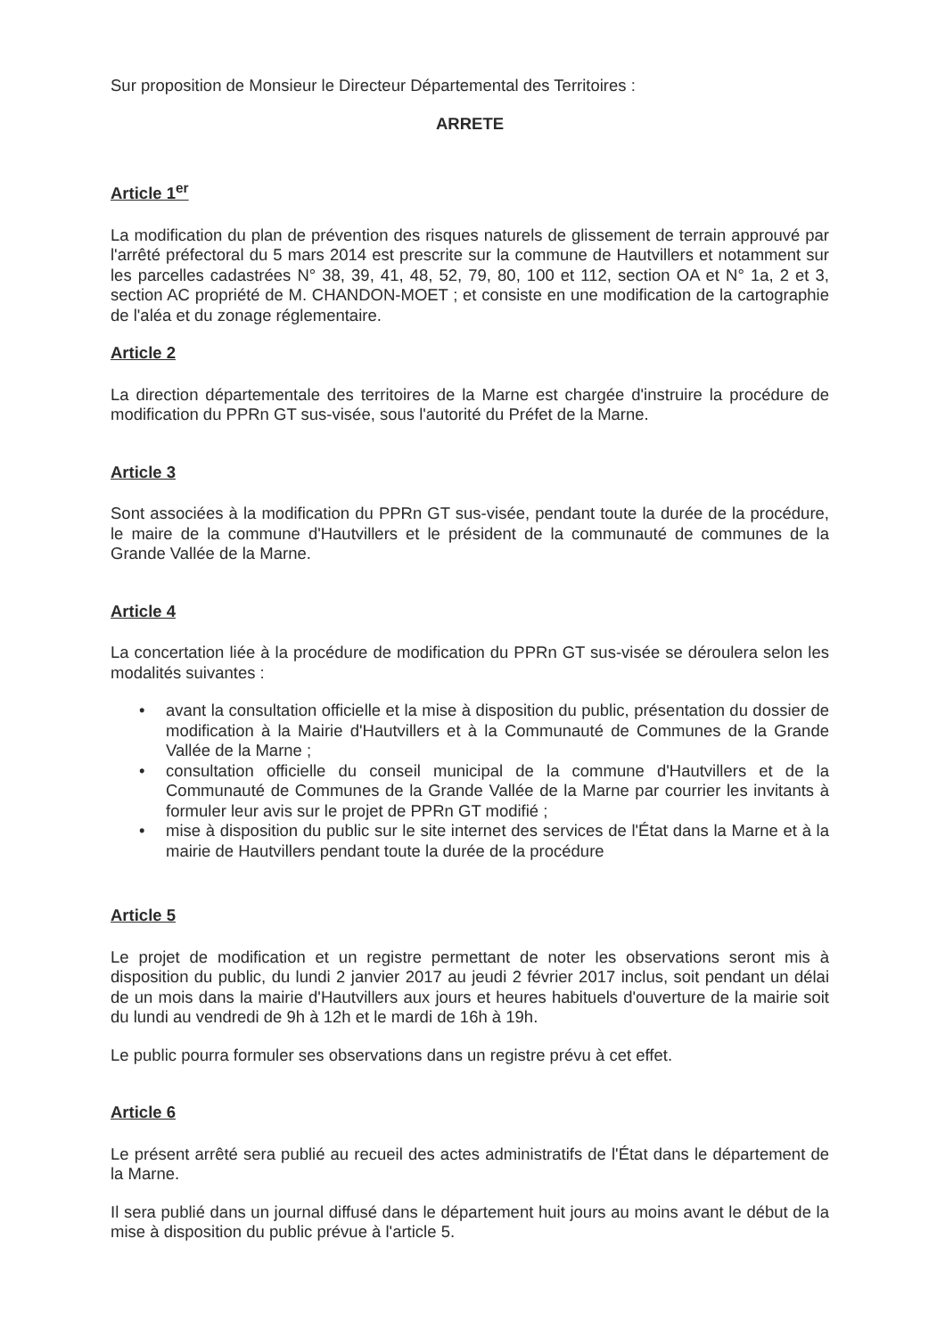Sur proposition de Monsieur le Directeur Départemental des Territoires :
ARRETE
Article 1<sup>er</sup>
La modification du plan de prévention des risques naturels de glissement de terrain approuvé par l'arrêté préfectoral du 5 mars 2014 est prescrite sur la commune de Hautvillers et notamment sur les parcelles cadastrées N° 38, 39, 41, 48, 52, 79, 80, 100 et 112, section OA et N° 1a, 2 et 3, section AC propriété de M. CHANDON-MOET ; et consiste en une modification de la cartographie de l'aléa et du zonage réglementaire.
Article 2
La direction départementale des territoires de la Marne est chargée d'instruire la procédure de modification du PPRn GT sus-visée, sous l'autorité du Préfet de la Marne.
Article 3
Sont associées à la modification du PPRn GT sus-visée, pendant toute la durée de la procédure, le maire de la commune d'Hautvillers et le président de la communauté de communes de la Grande Vallée de la Marne.
Article 4
La concertation liée à la procédure de modification du PPRn GT sus-visée se déroulera selon les modalités suivantes :
• avant la consultation officielle et la mise à disposition du public, présentation du dossier de modification à la Mairie d'Hautvillers et à la Communauté de Communes de la Grande Vallée de la Marne ;
• consultation officielle du conseil municipal de la commune d'Hautvillers et de la Communauté de Communes de la Grande Vallée de la Marne par courrier les invitants à formuler leur avis sur le projet de PPRn GT modifié ;
• mise à disposition du public sur le site internet des services de l'État dans la Marne et à la mairie de Hautvillers pendant toute la durée de la procédure
Article 5
Le projet de modification et un registre permettant de noter les observations seront mis à disposition du public, du lundi 2 janvier 2017 au jeudi 2 février 2017 inclus, soit pendant un délai de un mois dans la mairie d'Hautvillers aux jours et heures habituels d'ouverture de la mairie soit du lundi au vendredi de 9h à 12h et le mardi de 16h à 19h.
Le public pourra formuler ses observations dans un registre prévu à cet effet.
Article 6
Le présent arrêté sera publié au recueil des actes administratifs de l'État dans le département de la Marne.
Il sera publié dans un journal diffusé dans le département huit jours au moins avant le début de la mise à disposition du public prévue à l'article 5.